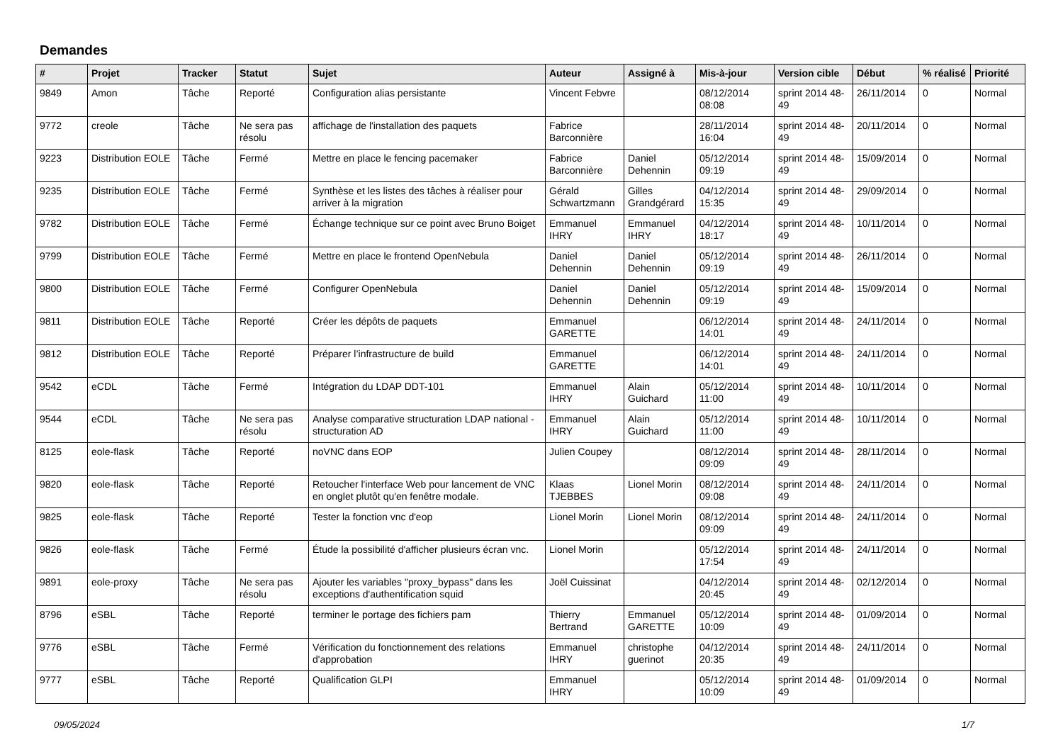Demandes
| # | Projet | Tracker | Statut | Sujet | Auteur | Assigné à | Mis-à-jour | Version cible | Début | % réalisé | Priorité |
| --- | --- | --- | --- | --- | --- | --- | --- | --- | --- | --- | --- |
| 9849 | Amon | Tâche | Reporté | Configuration alias persistante | Vincent Febvre | | 08/12/2014 08:08 | sprint 2014 48-49 | 26/11/2014 | 0 | Normal |
| 9772 | creole | Tâche | Ne sera pas résolu | affichage de l'installation des paquets | Fabrice Barconnière | | 28/11/2014 16:04 | sprint 2014 48-49 | 20/11/2014 | 0 | Normal |
| 9223 | Distribution EOLE | Tâche | Fermé | Mettre en place le fencing pacemaker | Fabrice Barconnière | Daniel Dehennin | 05/12/2014 09:19 | sprint 2014 48-49 | 15/09/2014 | 0 | Normal |
| 9235 | Distribution EOLE | Tâche | Fermé | Synthèse et les listes des tâches à réaliser pour arriver à la migration | Gérald Schwartzmann | Gilles Grandgérard | 04/12/2014 15:35 | sprint 2014 48-49 | 29/09/2014 | 0 | Normal |
| 9782 | Distribution EOLE | Tâche | Fermé | Échange technique sur ce point avec Bruno Boiget | Emmanuel IHRY | Emmanuel IHRY | 04/12/2014 18:17 | sprint 2014 48-49 | 10/11/2014 | 0 | Normal |
| 9799 | Distribution EOLE | Tâche | Fermé | Mettre en place le frontend OpenNebula | Daniel Dehennin | Daniel Dehennin | 05/12/2014 09:19 | sprint 2014 48-49 | 26/11/2014 | 0 | Normal |
| 9800 | Distribution EOLE | Tâche | Fermé | Configurer OpenNebula | Daniel Dehennin | Daniel Dehennin | 05/12/2014 09:19 | sprint 2014 48-49 | 15/09/2014 | 0 | Normal |
| 9811 | Distribution EOLE | Tâche | Reporté | Créer les dépôts de paquets | Emmanuel GARETTE | | 06/12/2014 14:01 | sprint 2014 48-49 | 24/11/2014 | 0 | Normal |
| 9812 | Distribution EOLE | Tâche | Reporté | Préparer l’infrastructure de build | Emmanuel GARETTE | | 06/12/2014 14:01 | sprint 2014 48-49 | 24/11/2014 | 0 | Normal |
| 9542 | eCDL | Tâche | Fermé | Intégration du LDAP DDT-101 | Emmanuel IHRY | Alain Guichard | 05/12/2014 11:00 | sprint 2014 48-49 | 10/11/2014 | 0 | Normal |
| 9544 | eCDL | Tâche | Ne sera pas résolu | Analyse comparative structuration LDAP national - structuration AD | Emmanuel IHRY | Alain Guichard | 05/12/2014 11:00 | sprint 2014 48-49 | 10/11/2014 | 0 | Normal |
| 8125 | eole-flask | Tâche | Reporté | noVNC dans EOP | Julien Coupey | | 08/12/2014 09:09 | sprint 2014 48-49 | 28/11/2014 | 0 | Normal |
| 9820 | eole-flask | Tâche | Reporté | Retoucher l'interface Web pour lancement de VNC en onglet plutôt qu'en fenêtre modale. | Klaas TJEBBES | Lionel Morin | 08/12/2014 09:08 | sprint 2014 48-49 | 24/11/2014 | 0 | Normal |
| 9825 | eole-flask | Tâche | Reporté | Tester la fonction vnc d'eop | Lionel Morin | Lionel Morin | 08/12/2014 09:09 | sprint 2014 48-49 | 24/11/2014 | 0 | Normal |
| 9826 | eole-flask | Tâche | Fermé | Étude la possibilité d'afficher plusieurs écran vnc. | Lionel Morin | | 05/12/2014 17:54 | sprint 2014 48-49 | 24/11/2014 | 0 | Normal |
| 9891 | eole-proxy | Tâche | Ne sera pas résolu | Ajouter les variables "proxy_bypass" dans les exceptions d'authentification squid | Joël Cuissinat | | 04/12/2014 20:45 | sprint 2014 48-49 | 02/12/2014 | 0 | Normal |
| 8796 | eSBL | Tâche | Reporté | terminer le portage des fichiers pam | Thierry Bertrand | Emmanuel GARETTE | 05/12/2014 10:09 | sprint 2014 48-49 | 01/09/2014 | 0 | Normal |
| 9776 | eSBL | Tâche | Fermé | Vérification du fonctionnement des relations d'approbation | Emmanuel IHRY | christophe guerinot | 04/12/2014 20:35 | sprint 2014 48-49 | 24/11/2014 | 0 | Normal |
| 9777 | eSBL | Tâche | Reporté | Qualification GLPI | Emmanuel IHRY | | 05/12/2014 10:09 | sprint 2014 48-49 | 01/09/2014 | 0 | Normal |
09/05/2024 1/7